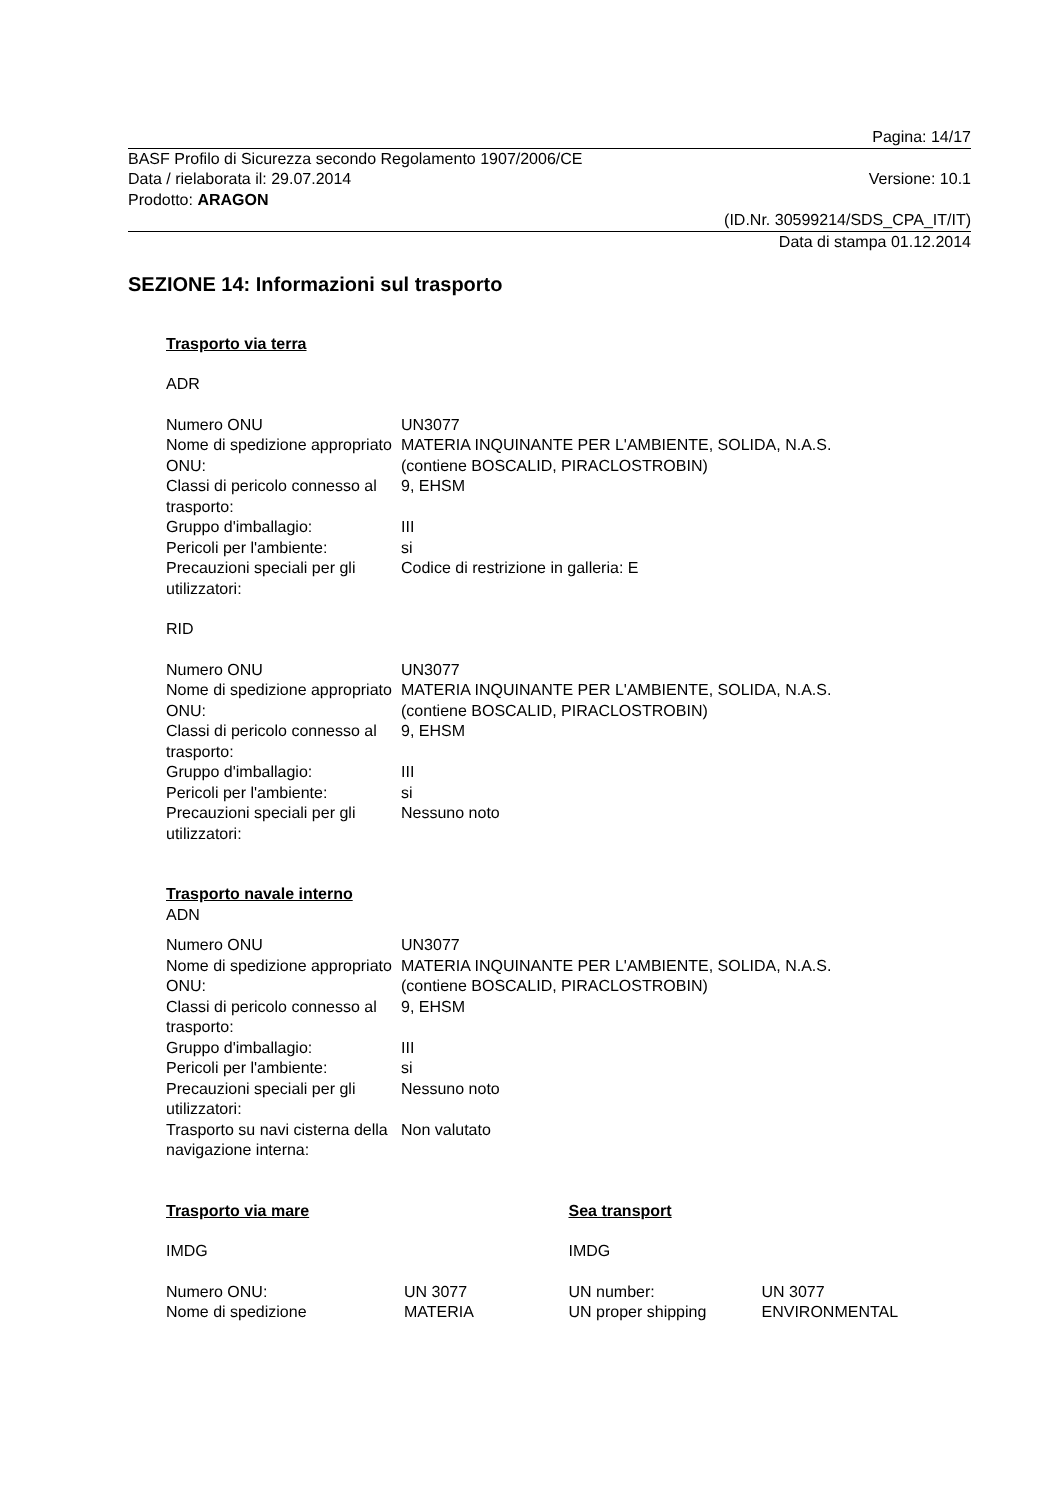Pagina: 14/17
BASF Profilo di Sicurezza secondo Regolamento 1907/2006/CE
Data / rielaborata il: 29.07.2014
Versione: 10.1
Prodotto: ARAGON
(ID.Nr. 30599214/SDS_CPA_IT/IT)
Data di stampa 01.12.2014
SEZIONE 14: Informazioni sul trasporto
Trasporto via terra
ADR
| Numero ONU | UN3077 |
| Nome di spedizione appropriato ONU: | MATERIA INQUINANTE PER L'AMBIENTE, SOLIDA, N.A.S. (contiene BOSCALID, PIRACLOSTROBIN) |
| Classi di pericolo connesso al trasporto: | 9, EHSM |
| Gruppo d'imballagio: | III |
| Pericoli per l'ambiente: | si |
| Precauzioni speciali per gli utilizzatori: | Codice di restrizione in galleria: E |
RID
| Numero ONU | UN3077 |
| Nome di spedizione appropriato ONU: | MATERIA INQUINANTE PER L'AMBIENTE, SOLIDA, N.A.S. (contiene BOSCALID, PIRACLOSTROBIN) |
| Classi di pericolo connesso al trasporto: | 9, EHSM |
| Gruppo d'imballagio: | III |
| Pericoli per l'ambiente: | si |
| Precauzioni speciali per gli utilizzatori: | Nessuno noto |
Trasporto navale interno
ADN
| Numero ONU | UN3077 |
| Nome di spedizione appropriato ONU: | MATERIA INQUINANTE PER L'AMBIENTE, SOLIDA, N.A.S. (contiene BOSCALID, PIRACLOSTROBIN) |
| Classi di pericolo connesso al trasporto: | 9, EHSM |
| Gruppo d'imballagio: | III |
| Pericoli per l'ambiente: | si |
| Precauzioni speciali per gli utilizzatori: | Nessuno noto |
| Trasporto su navi cisterna della navigazione interna: | Non valutato |
Trasporto via mare
IMDG
| Numero ONU: | UN 3077 |
| Nome di spedizione | MATERIA |
Sea transport
IMDG
| UN number: | UN 3077 |
| UN proper shipping | ENVIRONMENTAL |